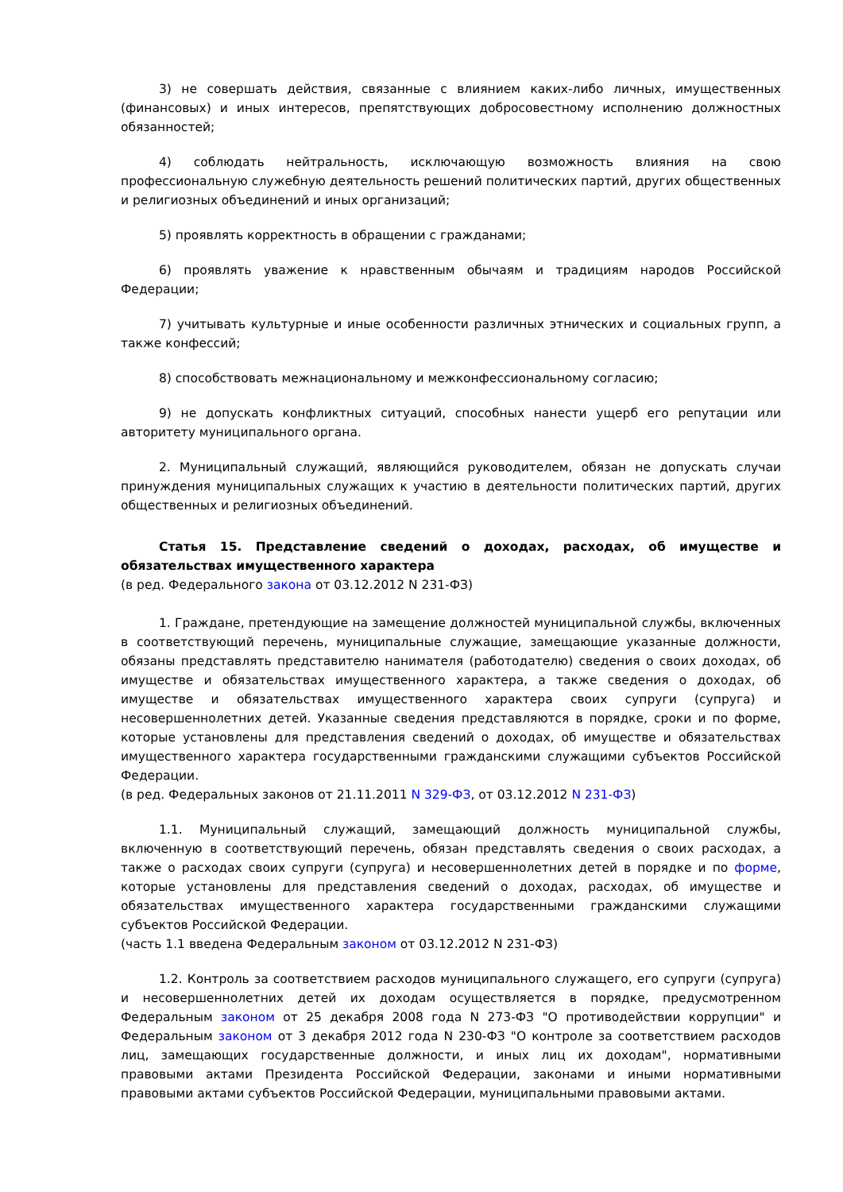3) не совершать действия, связанные с влиянием каких-либо личных, имущественных (финансовых) и иных интересов, препятствующих добросовестному исполнению должностных обязанностей;
4) соблюдать нейтральность, исключающую возможность влияния на свою профессиональную служебную деятельность решений политических партий, других общественных и религиозных объединений и иных организаций;
5) проявлять корректность в обращении с гражданами;
6) проявлять уважение к нравственным обычаям и традициям народов Российской Федерации;
7) учитывать культурные и иные особенности различных этнических и социальных групп, а также конфессий;
8) способствовать межнациональному и межконфессиональному согласию;
9) не допускать конфликтных ситуаций, способных нанести ущерб его репутации или авторитету муниципального органа.
2. Муниципальный служащий, являющийся руководителем, обязан не допускать случаи принуждения муниципальных служащих к участию в деятельности политических партий, других общественных и религиозных объединений.
Статья 15. Представление сведений о доходах, расходах, об имуществе и обязательствах имущественного характера
(в ред. Федерального закона от 03.12.2012 N 231-ФЗ)
1. Граждане, претендующие на замещение должностей муниципальной службы, включенных в соответствующий перечень, муниципальные служащие, замещающие указанные должности, обязаны представлять представителю нанимателя (работодателю) сведения о своих доходах, об имуществе и обязательствах имущественного характера, а также сведения о доходах, об имуществе и обязательствах имущественного характера своих супруги (супруга) и несовершеннолетних детей. Указанные сведения представляются в порядке, сроки и по форме, которые установлены для представления сведений о доходах, об имуществе и обязательствах имущественного характера государственными гражданскими служащими субъектов Российской Федерации.
(в ред. Федеральных законов от 21.11.2011 N 329-ФЗ, от 03.12.2012 N 231-ФЗ)
1.1. Муниципальный служащий, замещающий должность муниципальной службы, включенную в соответствующий перечень, обязан представлять сведения о своих расходах, а также о расходах своих супруги (супруга) и несовершеннолетних детей в порядке и по форме, которые установлены для представления сведений о доходах, расходах, об имуществе и обязательствах имущественного характера государственными гражданскими служащими субъектов Российской Федерации.
(часть 1.1 введена Федеральным законом от 03.12.2012 N 231-ФЗ)
1.2. Контроль за соответствием расходов муниципального служащего, его супруги (супруга) и несовершеннолетних детей их доходам осуществляется в порядке, предусмотренном Федеральным законом от 25 декабря 2008 года N 273-ФЗ "О противодействии коррупции" и Федеральным законом от 3 декабря 2012 года N 230-ФЗ "О контроле за соответствием расходов лиц, замещающих государственные должности, и иных лиц их доходам", нормативными правовыми актами Президента Российской Федерации, законами и иными нормативными правовыми актами субъектов Российской Федерации, муниципальными правовыми актами.